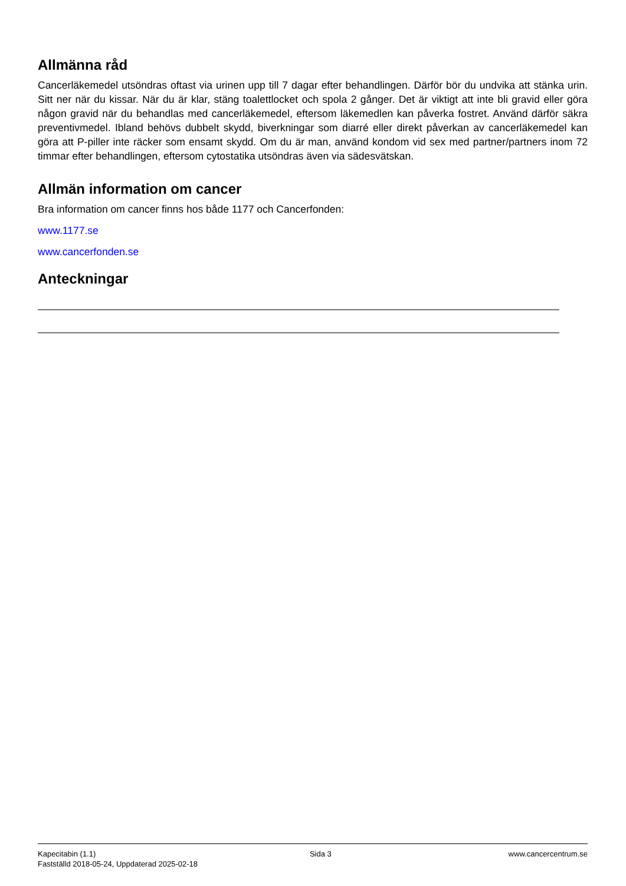Allmänna råd
Cancerläkemedel utsöndras oftast via urinen upp till 7 dagar efter behandlingen. Därför bör du undvika att stänka urin. Sitt ner när du kissar. När du är klar, stäng toalettlocket och spola 2 gånger. Det är viktigt att inte bli gravid eller göra någon gravid när du behandlas med cancerläkemedel, eftersom läkemedlen kan påverka fostret. Använd därför säkra preventivmedel. Ibland behövs dubbelt skydd, biverkningar som diarré eller direkt påverkan av cancerläkemedel kan göra att P-piller inte räcker som ensamt skydd. Om du är man, använd kondom vid sex med partner/partners inom 72 timmar efter behandlingen, eftersom cytostatika utsöndras även via sädesvätskan.
Allmän information om cancer
Bra information om cancer finns hos både 1177 och Cancerfonden:
www.1177.se
www.cancerfonden.se
Anteckningar
Kapecitabin (1.1)
Fastställd 2018-05-24, Uppdaterad 2025-02-18
Sida 3 www.cancercentrum.se